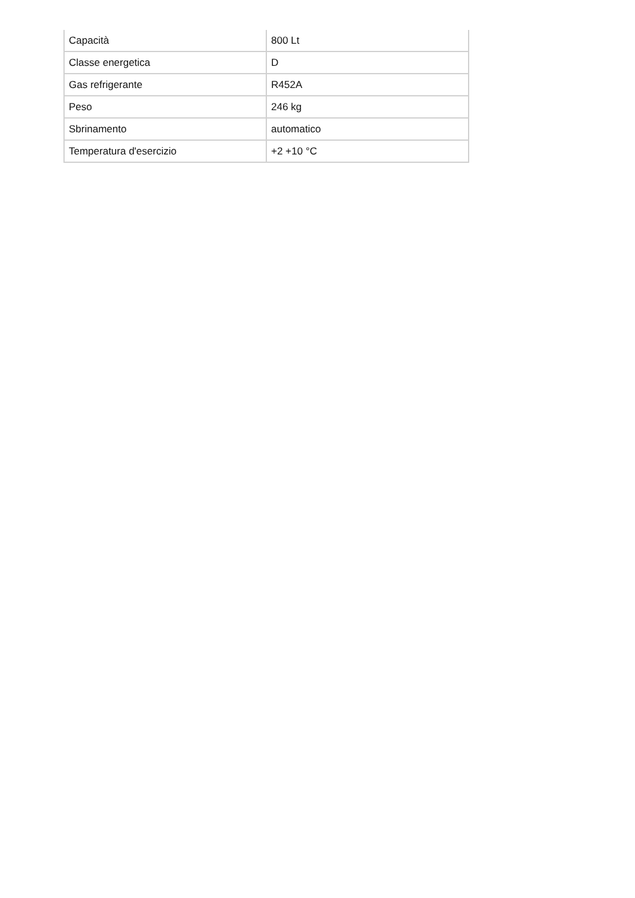| Capacità | 800 Lt |
| Classe energetica | D |
| Gas refrigerante | R452A |
| Peso | 246 kg |
| Sbrinamento | automatico |
| Temperatura d'esercizio | +2 +10 °C |